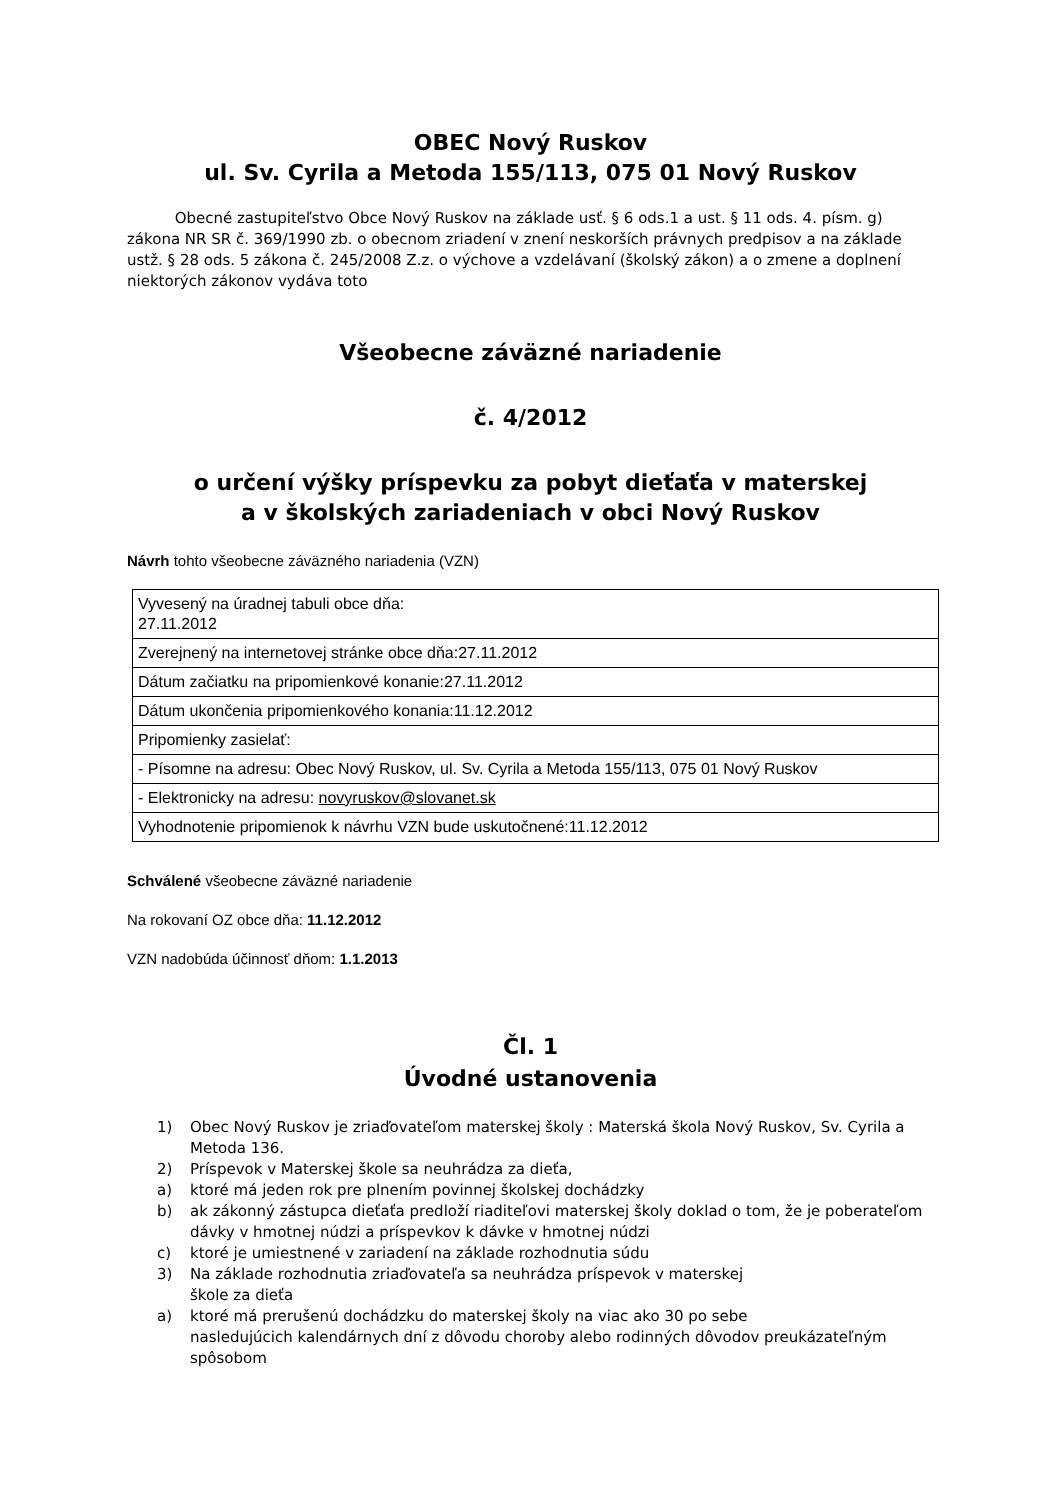OBEC Nový Ruskov
ul. Sv. Cyrila a Metoda 155/113, 075 01 Nový Ruskov
Obecné zastupiteľstvo Obce Nový Ruskov na základe usť. § 6 ods.1 a ust. § 11 ods. 4. písm. g) zákona NR SR č. 369/1990 zb. o obecnom zriadení v znení neskorších právnych predpisov a na základe ustž. § 28 ods. 5 zákona č. 245/2008 Z.z. o výchove a vzdelávaní (školský zákon) a o zmene a doplnení niektorých zákonov vydáva toto
Všeobecne záväzné nariadenie
č. 4/2012
o určení výšky príspevku za pobyt dieťaťa v materskej
a v školských zariadeniach v obci Nový Ruskov
Návrh tohto všeobecne záväzného nariadenia (VZN)
| Vyvesený na úradnej tabuli obce dňa: 27.11.2012 |
| Zverejnený na internetovej stránke obce dňa:27.11.2012 |
| Dátum začiatku na pripomienkové konanie:27.11.2012 |
| Dátum ukončenia pripomienkového konania:11.12.2012 |
| Pripomienky zasielať: |
| - Písomne na adresu: Obec Nový Ruskov, ul. Sv. Cyrila a Metoda 155/113, 075 01 Nový Ruskov |
| - Elektronicky na adresu: novyruskov@slovanet.sk |
| Vyhodnotenie pripomienok k návrhu VZN bude uskutočnené:11.12.2012 |
Schválené všeobecne záväzné nariadenie
Na rokovaní OZ obce dňa: 11.12.2012
VZN nadobúda účinnosť dňom: 1.1.2013
Čl. 1
Úvodné ustanovenia
1) Obec Nový Ruskov je zriaďovateľom materskej školy : Materská škola Nový Ruskov, Sv. Cyrila a Metoda 136.
2) Príspevok v Materskej škole sa neuhrádza za dieťa,
a) ktoré má jeden rok pre plnením povinnej školskej dochádzky
b) ak zákonný zástupca dieťaťa predloží riaditeľovi materskej školy doklad o tom, že je poberateľom dávky v hmotnej núdzi a príspevkov k dávke v hmotnej núdzi
c) ktoré je umiestnené v zariadení na základe rozhodnutia súdu
3) Na základe rozhodnutia zriaďovateľa sa neuhrádza príspevok v materskej
škole za dieťa
a) ktoré má prerušenú dochádzku do materskej školy na viac ako 30 po sebe
nasledujúcich kalendárnych dní z dôvodu choroby alebo rodinných dôvodov preukázateľným spôsobom